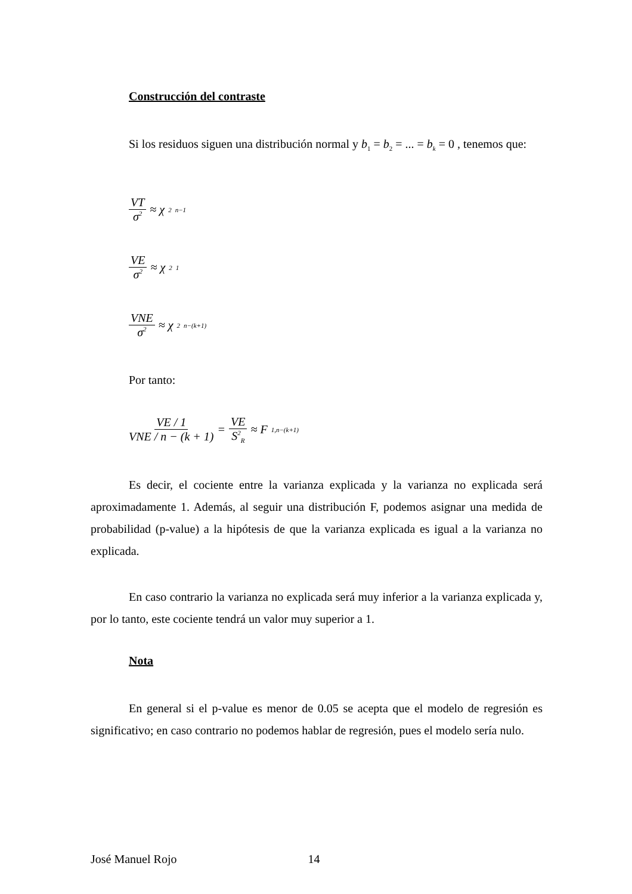Construcción del contraste
Si los residuos siguen una distribución normal y b<sub>1</sub> = b<sub>2</sub> = ... = b<sub>k</sub> = 0 , tenemos que:
VT σ<sup>2</sup> ≈ χ<sup>2</sup><sub>n−1</sub>
VE σ<sup>2</sup> ≈ χ<sup>2</sup><sub>1</sub>
VNE σ<sup>2</sup> ≈ χ<sup>2</sup><sub>n−(k+1)</sub>
Por tanto:
VE / 1 VNE / n − (k + 1) = VE S<sup>2</sup><sub>R</sub> ≈ F<sub>1,n−(k+1)</sub>
Es decir, el cociente entre la varianza explicada y la varianza no explicada será aproximadamente 1. Además, al seguir una distribución F, podemos asignar una medida de probabilidad (p-value) a la hipótesis de que la varianza explicada es igual a la varianza no explicada.
En caso contrario la varianza no explicada será muy inferior a la varianza explicada y, por lo tanto, este cociente tendrá un valor muy superior a 1.
Nota
En general si el p-value es menor de 0.05 se acepta que el modelo de regresión es significativo; en caso contrario no podemos hablar de regresión, pues el modelo sería nulo.
José Manuel Rojo 14